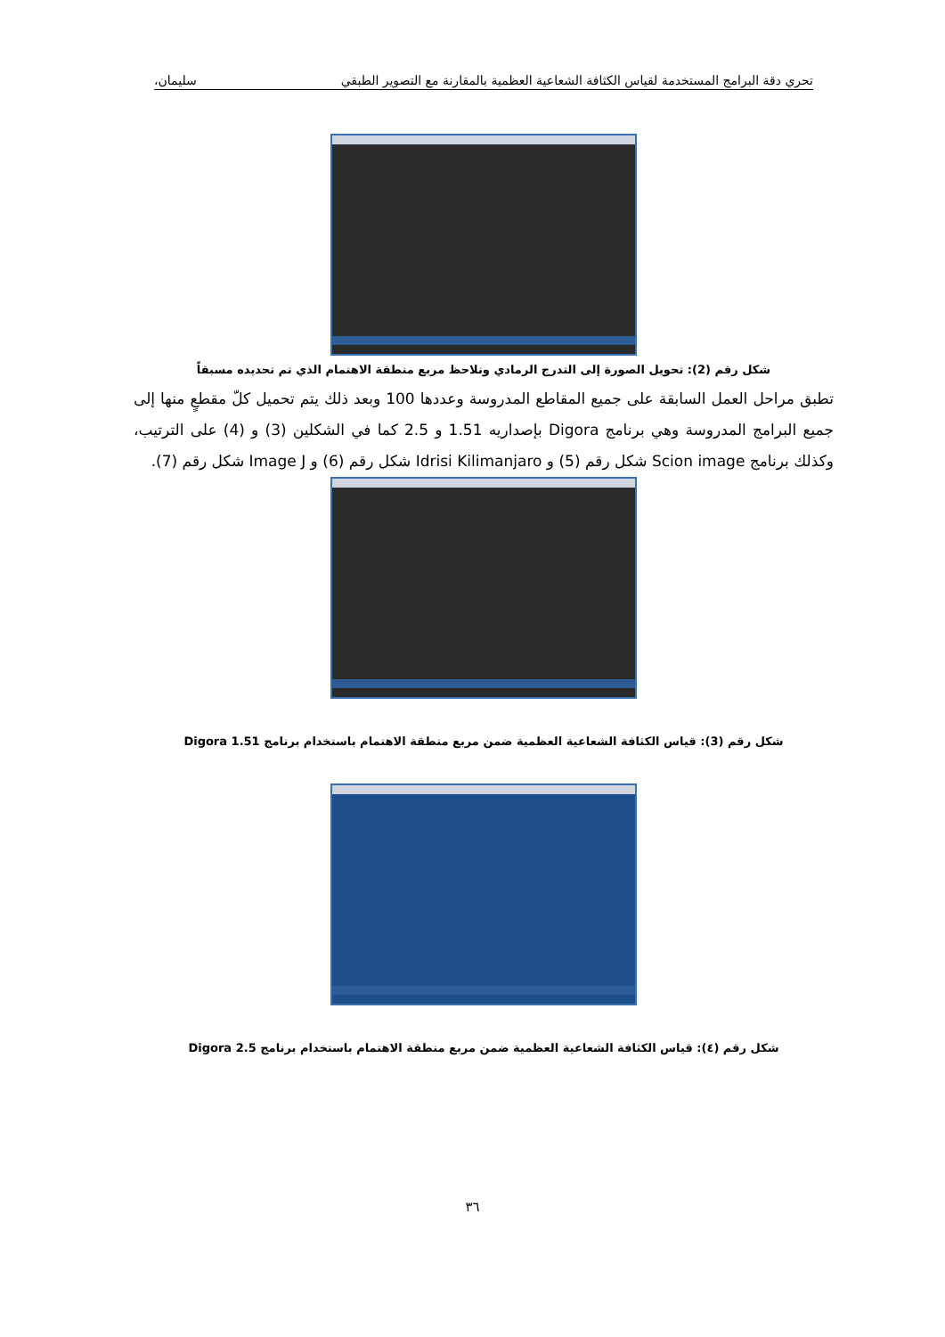تحري دقة البرامج المستخدمة لقياس الكثافة الشعاعية العظمية بالمقارنة مع التصوير الطبقي سليمان،
شكل رقم (2): تحويل الصورة إلى التدرج الرمادي ونلاحظ مربع منطقة الاهتمام الذي تم تحديده مسبقاً
تطبق مراحل العمل السابقة على جميع المقاطع المدروسة وعددها 100 وبعد ذلك يتم تحميل كلّ مقطعٍ منها إلى جميع البرامج المدروسة وهي برنامج Digora بإصداريه 1.51 و 2.5 كما في الشكلين (3) و (4) على الترتيب، وكذلك برنامج Scion image شكل رقم (5) و Idrisi Kilimanjaro شكل رقم (6) و Image J شكل رقم (7).
شكل رقم (3): قياس الكثافة الشعاعية العظمية ضمن مربع منطقة الاهتمام باستخدام برنامج Digora 1.51
شكل رقم (٤): قياس الكثافة الشعاعية العظمية ضمن مربع منطقة الاهتمام باستخدام برنامج Digora 2.5
٣٦